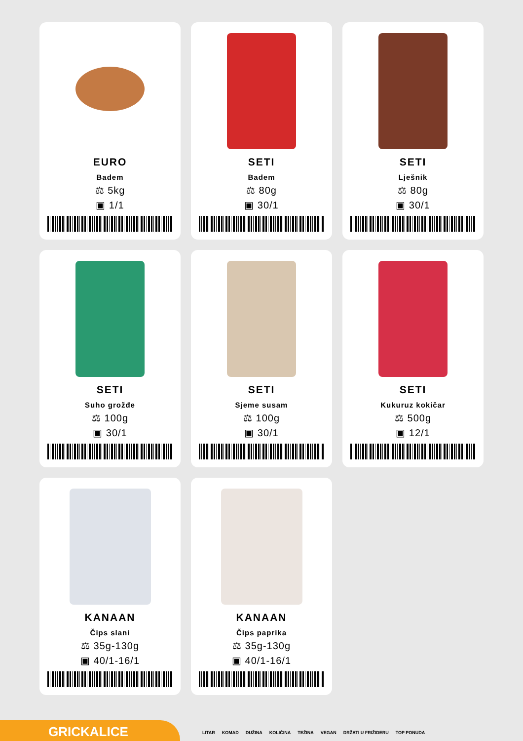EURO
Badem
⚖ 5kg
▣ 1/1
SETI
Badem
⚖ 80g
▣ 30/1
SETI
Lješnik
⚖ 80g
▣ 30/1
SETI
Suho grožđe
⚖ 100g
▣ 30/1
SETI
Sjeme susam
⚖ 100g
▣ 30/1
SETI
Kukuruz kokičar
⚖ 500g
▣ 12/1
KANAAN
Čips slani
⚖ 35g-130g
▣ 40/1-16/1
KANAAN
Čips paprika
⚖ 35g-130g
▣ 40/1-16/1
GRICKALICE
LITAR KOMAD DUŽINA KOLIČINA TEŽINA VEGAN DRŽATI U FRIŽIDERU TOP PONUDA